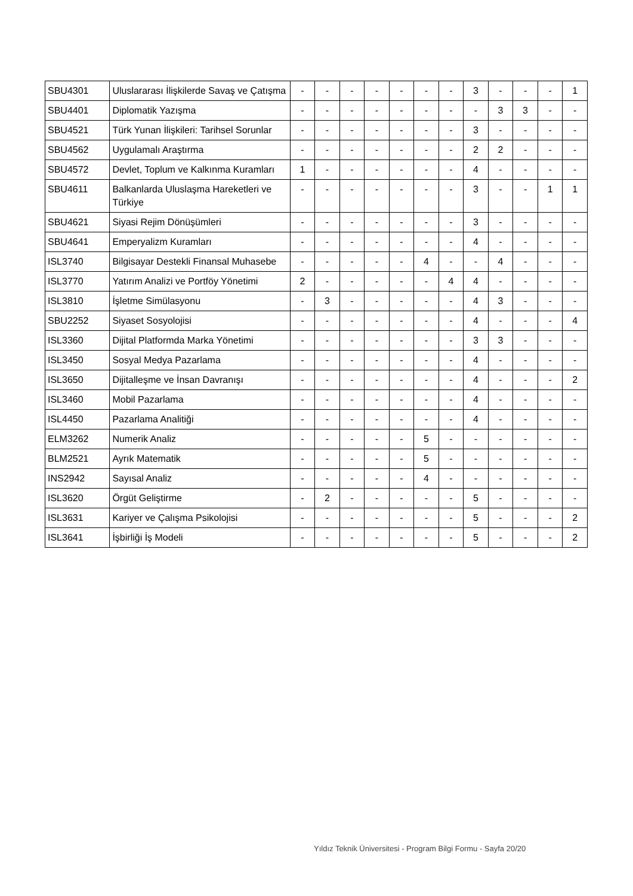| SBU4301 | Uluslararası İlişkilerde Savaş ve Çatışma | - | - | - | - | - | - | - | 3 | - | - | - | 1 |
| SBU4401 | Diplomatik Yazışma | - | - | - | - | - | - | - | - | 3 | 3 | - | - |
| SBU4521 | Türk Yunan İlişkileri: Tarihsel Sorunlar | - | - | - | - | - | - | - | 3 | - | - | - | - |
| SBU4562 | Uygulamalı Araştırma | - | - | - | - | - | - | - | 2 | 2 | - | - | - |
| SBU4572 | Devlet, Toplum ve Kalkınma Kuramları | 1 | - | - | - | - | - | - | 4 | - | - | - | - |
| SBU4611 | Balkanlarda Uluslaşma Hareketleri ve Türkiye | - | - | - | - | - | - | - | 3 | - | - | 1 | 1 |
| SBU4621 | Siyasi Rejim Dönüşümleri | - | - | - | - | - | - | - | 3 | - | - | - | - |
| SBU4641 | Emperyalizm Kuramları | - | - | - | - | - | - | - | 4 | - | - | - | - |
| ISL3740 | Bilgisayar Destekli Finansal Muhasebe | - | - | - | - | - | 4 | - | - | 4 | - | - | - |
| ISL3770 | Yatırım Analizi ve Portföy Yönetimi | 2 | - | - | - | - | - | 4 | 4 | - | - | - | - |
| ISL3810 | İşletme Simülasyonu | - | 3 | - | - | - | - | - | 4 | 3 | - | - | - |
| SBU2252 | Siyaset Sosyolojisi | - | - | - | - | - | - | - | 4 | - | - | - | 4 |
| ISL3360 | Dijital Platformda Marka Yönetimi | - | - | - | - | - | - | - | 3 | 3 | - | - | - |
| ISL3450 | Sosyal Medya Pazarlama | - | - | - | - | - | - | - | 4 | - | - | - | - |
| ISL3650 | Dijitalleşme ve İnsan Davranışı | - | - | - | - | - | - | - | 4 | - | - | - | 2 |
| ISL3460 | Mobil Pazarlama | - | - | - | - | - | - | - | 4 | - | - | - | - |
| ISL4450 | Pazarlama Analitiği | - | - | - | - | - | - | - | 4 | - | - | - | - |
| ELM3262 | Numerik Analiz | - | - | - | - | - | 5 | - | - | - | - | - | - |
| BLM2521 | Ayrık Matematik | - | - | - | - | - | 5 | - | - | - | - | - | - |
| INS2942 | Sayısal Analiz | - | - | - | - | - | 4 | - | - | - | - | - | - |
| ISL3620 | Örgüt Geliştirme | - | 2 | - | - | - | - | - | 5 | - | - | - | - |
| ISL3631 | Kariyer ve Çalışma Psikolojisi | - | - | - | - | - | - | - | 5 | - | - | - | 2 |
| ISL3641 | İşbirliği İş Modeli | - | - | - | - | - | - | - | 5 | - | - | - | 2 |
Yıldız Teknik Üniversitesi - Program Bilgi Formu - Sayfa 20/20